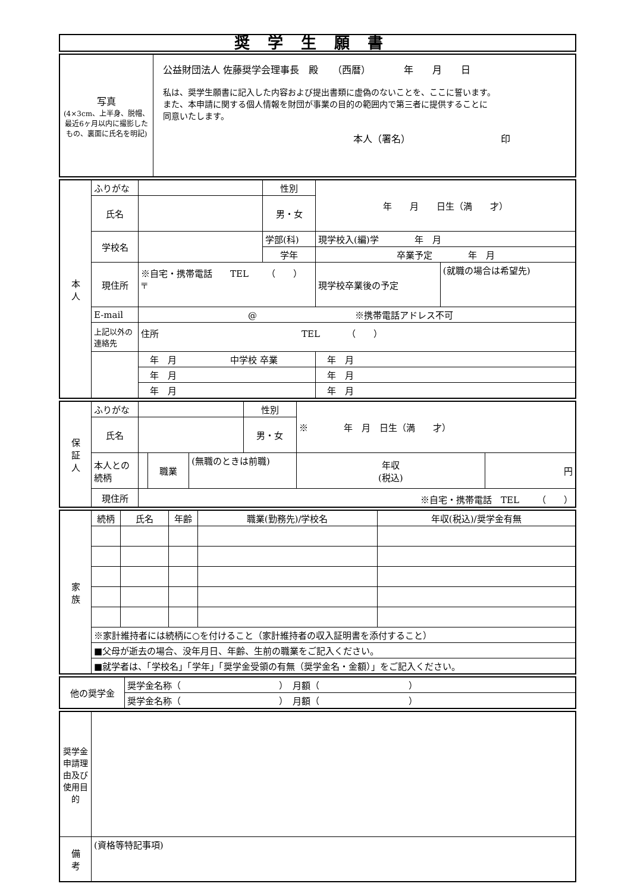奨学生願書
| 写真 (4×3cm、上半身、脱帽、最近6ヶ月以内に撮影したもの、裏面に氏名を明記) | 公益財団法人 佐藤奨学会理事長 殿 （西暦） 年 月 日 私は、奨学生願書に記入した内容および提出書類に虚偽のないことを、ここに誓います。 また、本申請に関する個人情報を財団が事業の目的の範囲内で第三者に提供することに 同意いたします。 本人（署名） 印 |
| 本 人 | ふりがな | | | 性別 | 年 月 日生（満 才） | |
| | 氏名 | | | 男・女 | | |
| | 学校名 | | 学部(科) | | 現学校入(編)学 年 月 | |
| | | | 学年 | | 卒業予定 年 月 | |
| | 現住所 | ※自宅・携帯電話 TEL （ ） 〒 | | | 現学校卒業後の予定 | (就職の場合は希望先) |
| | E-mail | @ ※携帯電話アドレス不可 | | | | |
| | 上記以外の連絡先 | 住所 TEL （ ） | | | | |
| | | 年 月 中学校 卒業 | | | 年 月 | |
| | | 年 月 | | | 年 月 | |
| | | 年 月 | | | 年 月 | |
| 保 証 人 | ふりがな | | | | 性別 | ※ 年 月 日生（満 才） | |
| | 氏名 | | | | 男・女 | | |
| | 本人との続柄 | | 職業 | (無職のときは前職) | | 年収 (税込) | 円 |
| | 現住所 | ※自宅・携帯電話 TEL （ ） | | | | | |
| 家 族 | 続柄 | 氏名 | 年齢 | 職業(勤務先)/学校名 | 年収(税込)/奨学金有無 |
| | ※家計維持者には続柄に○を付けること（家計維持者の収入証明書を添付すること） | | | | |
| | ■父母が逝去の場合、没年月日、年齢、生前の職業をご記入ください。 | | | | |
| | ■就学者は、「学校名」「学年」「奨学金受領の有無（奨学金名・金額）」をご記入ください。 | | | | |
| 他の奨学金 | 奨学金名称（ ） 月額（ ） |
| | 奨学金名称（ ） 月額（ ） |
| 奨学金申請理由及び使用目的 | |
| 備 考 | (資格等特記事項) |